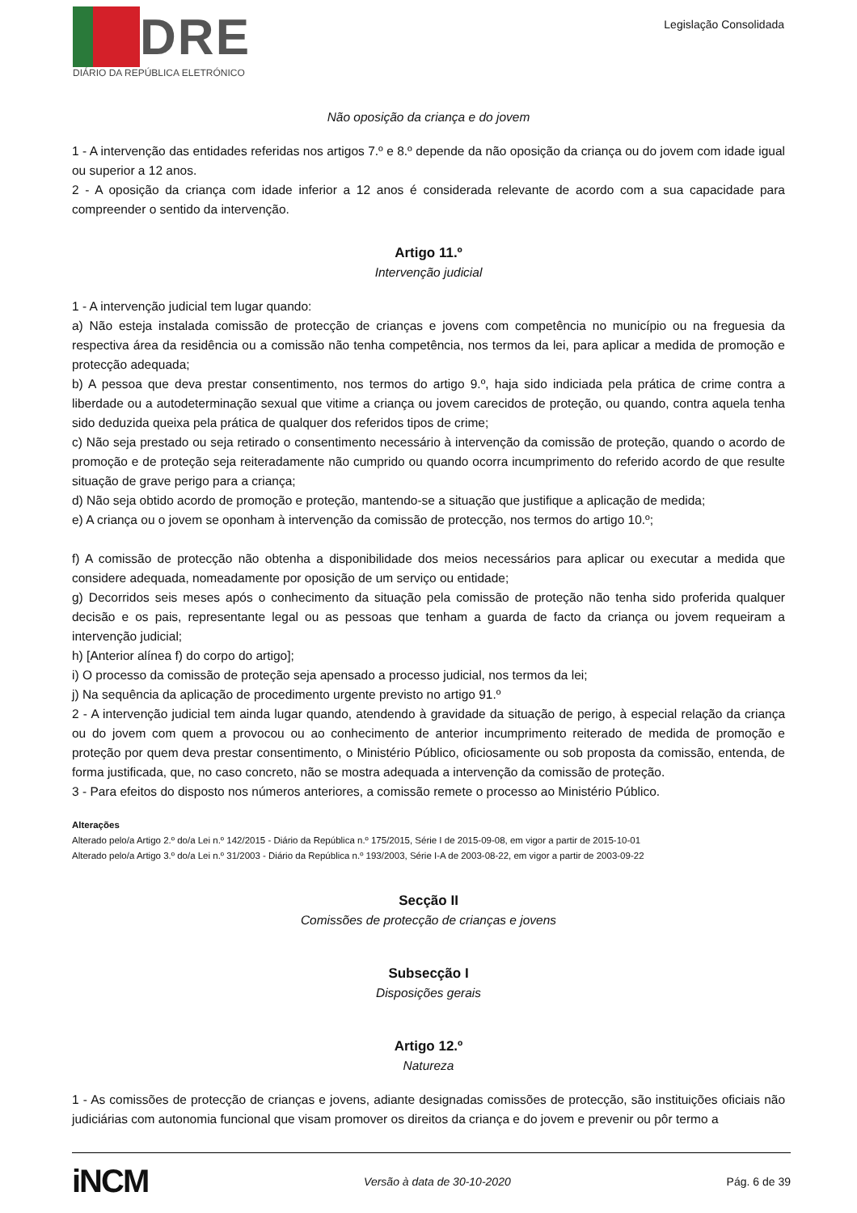DRE
DIÁRIO DA REPÚBLICA ELETRÓNICO
Legislação Consolidada
Não oposição da criança e do jovem
1 - A intervenção das entidades referidas nos artigos 7.º e 8.º depende da não oposição da criança ou do jovem com idade igual ou superior a 12 anos.
2 - A oposição da criança com idade inferior a 12 anos é considerada relevante de acordo com a sua capacidade para compreender o sentido da intervenção.
Artigo 11.º
Intervenção judicial
1 - A intervenção judicial tem lugar quando:
a) Não esteja instalada comissão de protecção de crianças e jovens com competência no município ou na freguesia da respectiva área da residência ou a comissão não tenha competência, nos termos da lei, para aplicar a medida de promoção e protecção adequada;
b) A pessoa que deva prestar consentimento, nos termos do artigo 9.º, haja sido indiciada pela prática de crime contra a liberdade ou a autodeterminação sexual que vitime a criança ou jovem carecidos de proteção, ou quando, contra aquela tenha sido deduzida queixa pela prática de qualquer dos referidos tipos de crime;
c) Não seja prestado ou seja retirado o consentimento necessário à intervenção da comissão de proteção, quando o acordo de promoção e de proteção seja reiteradamente não cumprido ou quando ocorra incumprimento do referido acordo de que resulte situação de grave perigo para a criança;
d) Não seja obtido acordo de promoção e proteção, mantendo-se a situação que justifique a aplicação de medida;
e) A criança ou o jovem se oponham à intervenção da comissão de protecção, nos termos do artigo 10.º;
f) A comissão de protecção não obtenha a disponibilidade dos meios necessários para aplicar ou executar a medida que considere adequada, nomeadamente por oposição de um serviço ou entidade;
g) Decorridos seis meses após o conhecimento da situação pela comissão de proteção não tenha sido proferida qualquer decisão e os pais, representante legal ou as pessoas que tenham a guarda de facto da criança ou jovem requeiram a intervenção judicial;
h) [Anterior alínea f) do corpo do artigo];
i) O processo da comissão de proteção seja apensado a processo judicial, nos termos da lei;
j) Na sequência da aplicação de procedimento urgente previsto no artigo 91.º
2 - A intervenção judicial tem ainda lugar quando, atendendo à gravidade da situação de perigo, à especial relação da criança ou do jovem com quem a provocou ou ao conhecimento de anterior incumprimento reiterado de medida de promoção e proteção por quem deva prestar consentimento, o Ministério Público, oficiosamente ou sob proposta da comissão, entenda, de forma justificada, que, no caso concreto, não se mostra adequada a intervenção da comissão de proteção.
3 - Para efeitos do disposto nos números anteriores, a comissão remete o processo ao Ministério Público.
Alterações
Alterado pelo/a Artigo 2.º do/a Lei n.º 142/2015 - Diário da República n.º 175/2015, Série I de 2015-09-08, em vigor a partir de 2015-10-01
Alterado pelo/a Artigo 3.º do/a Lei n.º 31/2003 - Diário da República n.º 193/2003, Série I-A de 2003-08-22, em vigor a partir de 2003-09-22
Secção II
Comissões de protecção de crianças e jovens
Subsecção I
Disposições gerais
Artigo 12.º
Natureza
1 - As comissões de protecção de crianças e jovens, adiante designadas comissões de protecção, são instituições oficiais não judiciárias com autonomia funcional que visam promover os direitos da criança e do jovem e prevenir ou pôr termo a
iNCM Versão à data de 30-10-2020 Pág. 6 de 39